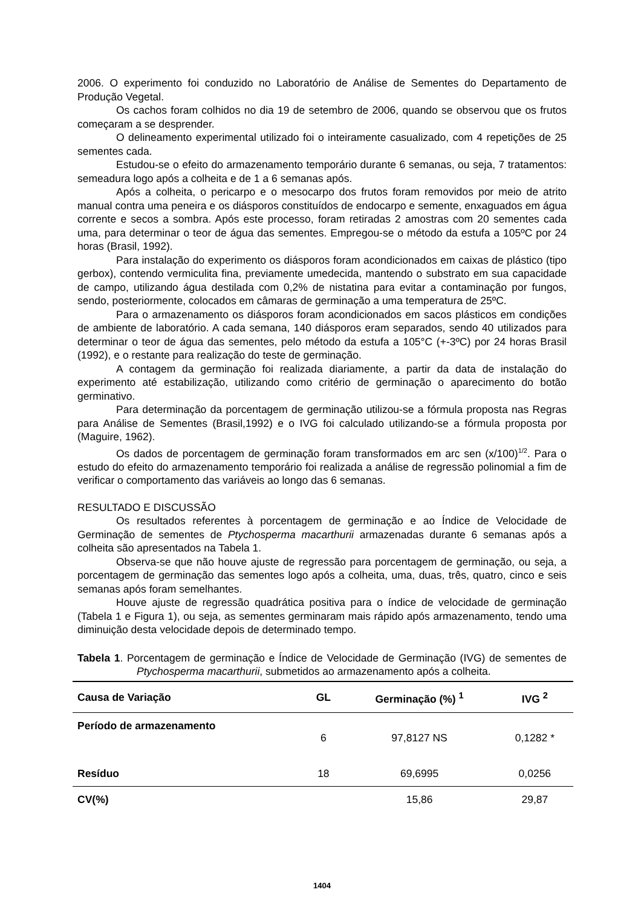2006. O experimento foi conduzido no Laboratório de Análise de Sementes do Departamento de Produção Vegetal.
Os cachos foram colhidos no dia 19 de setembro de 2006, quando se observou que os frutos começaram a se desprender.
O delineamento experimental utilizado foi o inteiramente casualizado, com 4 repetições de 25 sementes cada.
Estudou-se o efeito do armazenamento temporário durante 6 semanas, ou seja, 7 tratamentos: semeadura logo após a colheita e de 1 a 6 semanas após.
Após a colheita, o pericarpo e o mesocarpo dos frutos foram removidos por meio de atrito manual contra uma peneira e os diásporos constituídos de endocarpo e semente, enxaguados em água corrente e secos a sombra. Após este processo, foram retiradas 2 amostras com 20 sementes cada uma, para determinar o teor de água das sementes. Empregou-se o método da estufa a 105ºC por 24 horas (Brasil, 1992).
Para instalação do experimento os diásporos foram acondicionados em caixas de plástico (tipo gerbox), contendo vermiculita fina, previamente umedecida, mantendo o substrato em sua capacidade de campo, utilizando água destilada com 0,2% de nistatina para evitar a contaminação por fungos, sendo, posteriormente, colocados em câmaras de germinação a uma temperatura de 25ºC.
Para o armazenamento os diásporos foram acondicionados em sacos plásticos em condições de ambiente de laboratório. A cada semana, 140 diásporos eram separados, sendo 40 utilizados para determinar o teor de água das sementes, pelo método da estufa a 105°C (+-3ºC) por 24 horas Brasil (1992), e o restante para realização do teste de germinação.
A contagem da germinação foi realizada diariamente, a partir da data de instalação do experimento até estabilização, utilizando como critério de germinação o aparecimento do botão germinativo.
Para determinação da porcentagem de germinação utilizou-se a fórmula proposta nas Regras para Análise de Sementes (Brasil,1992) e o IVG foi calculado utilizando-se a fórmula proposta por (Maguire, 1962).
Os dados de porcentagem de germinação foram transformados em arc sen (x/100)<sup>1/2</sup>. Para o estudo do efeito do armazenamento temporário foi realizada a análise de regressão polinomial a fim de verificar o comportamento das variáveis ao longo das 6 semanas.
RESULTADO E DISCUSSÃO
Os resultados referentes à porcentagem de germinação e ao Índice de Velocidade de Germinação de sementes de Ptychosperma macarthurii armazenadas durante 6 semanas após a colheita são apresentados na Tabela 1.
Observa-se que não houve ajuste de regressão para porcentagem de germinação, ou seja, a porcentagem de germinação das sementes logo após a colheita, uma, duas, três, quatro, cinco e seis semanas após foram semelhantes.
Houve ajuste de regressão quadrática positiva para o índice de velocidade de germinação (Tabela 1 e Figura 1), ou seja, as sementes germinaram mais rápido após armazenamento, tendo uma diminuição desta velocidade depois de determinado tempo.
Tabela 1. Porcentagem de germinação e Índice de Velocidade de Germinação (IVG) de sementes de Ptychosperma macarthurii, submetidos ao armazenamento após a colheita.
| Causa de Variação | GL | Germinação (%) <sup>1</sup> | IVG <sup>2</sup> |
| --- | --- | --- | --- |
| Período de armazenamento | 6 | 97,8127 NS | 0,1282 * |
| Resíduo | 18 | 69,6995 | 0,0256 |
| CV(%) | | 15,86 | 29,87 |
1404